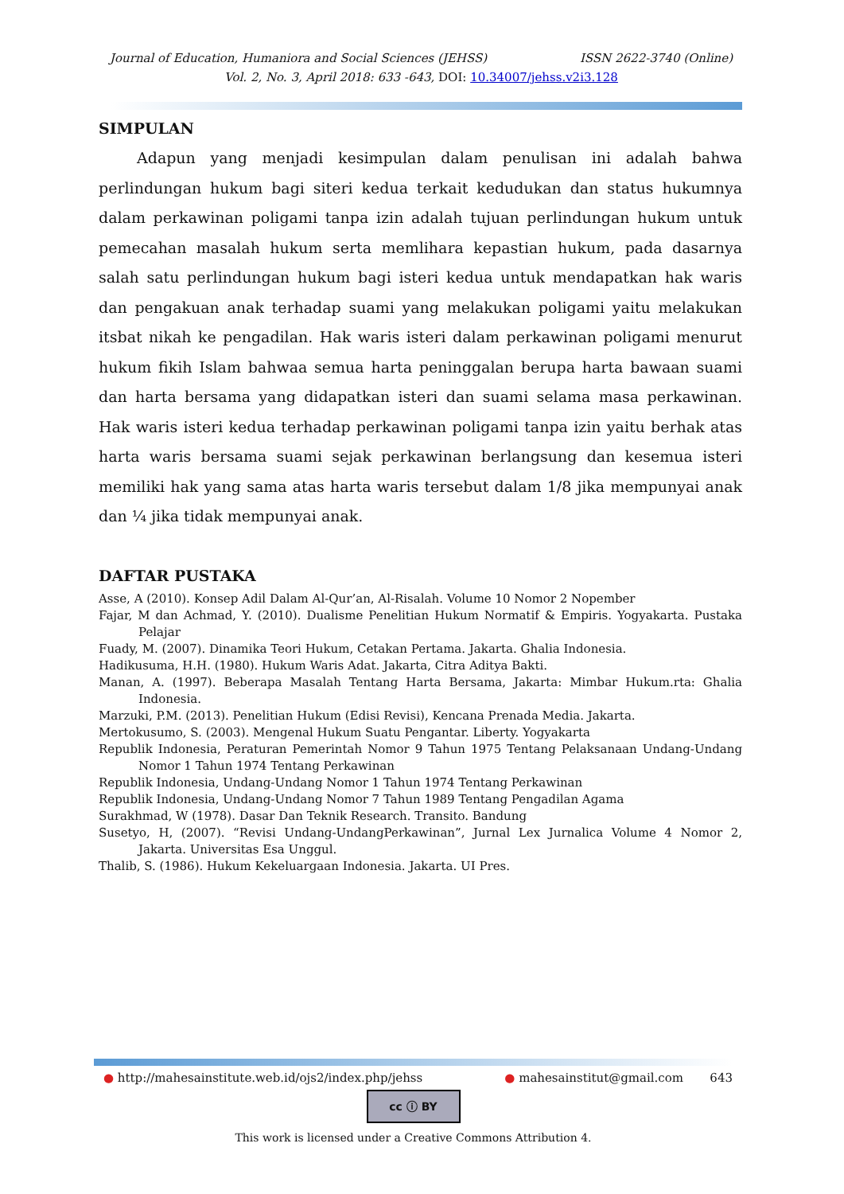Journal of Education, Humaniora and Social Sciences (JEHSS) ISSN 2622-3740 (Online)
Vol. 2, No. 3, April 2018: 633 -643, DOI: 10.34007/jehss.v2i3.128
SIMPULAN
Adapun yang menjadi kesimpulan dalam penulisan ini adalah bahwa perlindungan hukum bagi siteri kedua terkait kedudukan dan status hukumnya dalam perkawinan poligami tanpa izin adalah tujuan perlindungan hukum untuk pemecahan masalah hukum serta memlihara kepastian hukum, pada dasarnya salah satu perlindungan hukum bagi isteri kedua untuk mendapatkan hak waris dan pengakuan anak terhadap suami yang melakukan poligami yaitu melakukan itsbat nikah ke pengadilan. Hak waris isteri dalam perkawinan poligami menurut hukum fikih Islam bahwaa semua harta peninggalan berupa harta bawaan suami dan harta bersama yang didapatkan isteri dan suami selama masa perkawinan. Hak waris isteri kedua terhadap perkawinan poligami tanpa izin yaitu berhak atas harta waris bersama suami sejak perkawinan berlangsung dan kesemua isteri memiliki hak yang sama atas harta waris tersebut dalam 1/8 jika mempunyai anak dan ¼ jika tidak mempunyai anak.
DAFTAR PUSTAKA
Asse, A (2010). Konsep Adil Dalam Al-Qur’an, Al-Risalah. Volume 10 Nomor 2 Nopember
Fajar, M dan Achmad, Y. (2010). Dualisme Penelitian Hukum Normatif & Empiris. Yogyakarta. Pustaka Pelajar
Fuady, M. (2007). Dinamika Teori Hukum, Cetakan Pertama. Jakarta. Ghalia Indonesia.
Hadikusuma, H.H. (1980). Hukum Waris Adat. Jakarta, Citra Aditya Bakti.
Manan, A. (1997). Beberapa Masalah Tentang Harta Bersama, Jakarta: Mimbar Hukum.rta: Ghalia Indonesia.
Marzuki, P.M. (2013). Penelitian Hukum (Edisi Revisi), Kencana Prenada Media. Jakarta.
Mertokusumo, S. (2003). Mengenal Hukum Suatu Pengantar. Liberty. Yogyakarta
Republik Indonesia, Peraturan Pemerintah Nomor 9 Tahun 1975 Tentang Pelaksanaan Undang-Undang Nomor 1 Tahun 1974 Tentang Perkawinan
Republik Indonesia, Undang-Undang Nomor 1 Tahun 1974 Tentang Perkawinan
Republik Indonesia, Undang-Undang Nomor 7 Tahun 1989 Tentang Pengadilan Agama
Surakhmad, W (1978). Dasar Dan Teknik Research. Transito. Bandung
Susetyo, H, (2007). “Revisi Undang-UndangPerkawinan”, Jurnal Lex Jurnalica Volume 4 Nomor 2, Jakarta. Universitas Esa Unggul.
Thalib, S. (1986). Hukum Kekeluargaan Indonesia. Jakarta. UI Pres.
● http://mahesainstitute.web.id/ojs2/index.php/jehss ● mahesainstitut@gmail.com 643
cc ⓘ BY
This work is licensed under a Creative Commons Attribution 4.